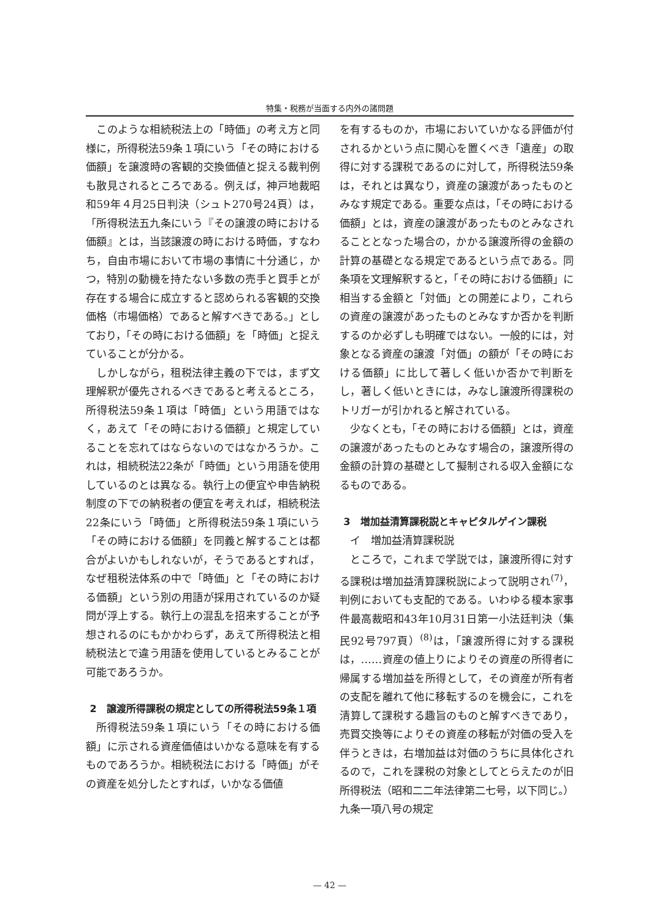特集・税務が当面する内外の諸問題
このような相続税法上の「時価」の考え方と同様に，所得税法59条１項にいう「その時における価額」を譲渡時の客観的交換価値と捉える裁判例も散見されるところである。例えば，神戸地裁昭和59年４月25日判決（シュト270号24頁）は，「所得税法五九条にいう『その譲渡の時における価額』とは，当該譲渡の時における時価，すなわち，自由市場において市場の事情に十分通じ，かつ，特別の動機を持たない多数の売手と買手とが存在する場合に成立すると認められる客観的交換価格（市場価格）であると解すべきである。」としており，「その時における価額」を「時価」と捉えていることが分かる。
しかしながら，租税法律主義の下では，まず文理解釈が優先されるべきであると考えるところ，所得税法59条１項は「時価」という用語ではなく，あえて「その時における価額」と規定していることを忘れてはならないのではなかろうか。これは，相続税法22条が「時価」という用語を使用しているのとは異なる。執行上の便宜や申告納税制度の下での納税者の便宜を考えれば，相続税法22条にいう「時価」と所得税法59条１項にいう「その時における価額」を同義と解することは都合がよいかもしれないが，そうであるとすれば，なぜ租税法体系の中で「時価」と「その時における価額」という別の用語が採用されているのか疑問が浮上する。執行上の混乱を招来することが予想されるのにもかかわらず，あえて所得税法と相続税法とで違う用語を使用しているとみることが可能であろうか。
2　譲渡所得課税の規定としての所得税法59条１項
所得税法59条１項にいう「その時における価額」に示される資産価値はいかなる意味を有するものであろうか。相続税法における「時価」がその資産を処分したとすれば，いかなる価値
を有するものか，市場においていかなる評価が付されるかという点に関心を置くべき「遺産」の取得に対する課税であるのに対して，所得税法59条は，それとは異なり，資産の譲渡があったものとみなす規定である。重要な点は，「その時における価額」とは，資産の譲渡があったものとみなされることとなった場合の，かかる譲渡所得の金額の計算の基礎となる規定であるという点である。同条項を文理解釈すると，「その時における価額」に相当する金額と「対価」との開差により，これらの資産の譲渡があったものとみなすか否かを判断するのか必ずしも明確ではない。一般的には，対象となる資産の譲渡「対価」の額が「その時における価額」に比して著しく低いか否かで判断をし，著しく低いときには，みなし譲渡所得課税のトリガーが引かれると解されている。
少なくとも，「その時における価額」とは，資産の譲渡があったものとみなす場合の，譲渡所得の金額の計算の基礎として擬制される収入金額になるものである。
3　増加益清算課税説とキャピタルゲイン課税
イ　増加益清算課税説
ところで，これまで学説では，譲渡所得に対する課税は増加益清算課税説によって説明され<sup>(7)</sup>，判例においても支配的である。いわゆる榎本家事件最高裁昭和43年10月31日第一小法廷判決（集民92号797頁）<sup>(8)</sup>は，「譲渡所得に対する課税は，……資産の値上りによりその資産の所得者に帰属する増加益を所得として，その資産が所有者の支配を離れて他に移転するのを機会に，これを清算して課税する趣旨のものと解すべきであり，売買交換等によりその資産の移転が対価の受入を伴うときは，右増加益は対価のうちに具体化されるので，これを課税の対象としてとらえたのが旧所得税法（昭和二二年法律第二七号，以下同じ。）九条一項八号の規定
— 42 —